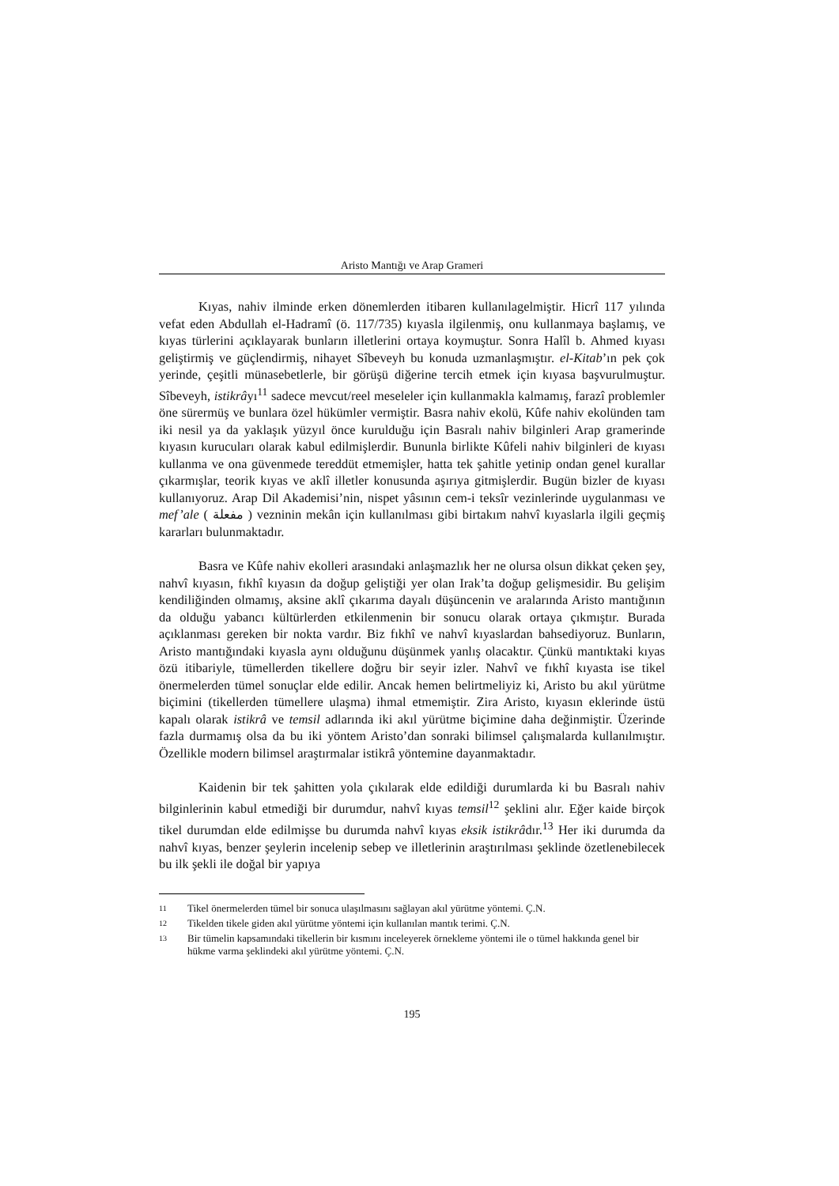Aristo Mantığı ve Arap Grameri
Kıyas, nahiv ilminde erken dönemlerden itibaren kullanılagelmiştir. Hicrî 117 yılında vefat eden Abdullah el-Hadramî (ö. 117/735) kıyasla ilgilenmiş, onu kullanmaya başlamış, ve kıyas türlerini açıklayarak bunların illetlerini ortaya koymuştur. Sonra Halîl b. Ahmed kıyası geliştirmiş ve güçlendirmiş, nihayet Sîbeveyh bu konuda uzmanlaşmıştır. el-Kitab’ın pek çok yerinde, çeşitli münasebetlerle, bir görüşü diğerine tercih etmek için kıyasa başvurulmuştur. Sîbeveyh, istikrâyı<sup>11</sup> sadece mevcut/reel meseleler için kullanmakla kalmamış, farazî problemler öne sürermüş ve bunlara özel hükümler vermiştir. Basra nahiv ekolü, Kûfe nahiv ekolünden tam iki nesil ya da yaklaşık yüzyıl önce kurulduğu için Basralı nahiv bilginleri Arap gramerinde kıyasın kurucuları olarak kabul edilmişlerdir. Bununla birlikte Kûfeli nahiv bilginleri de kıyası kullanma ve ona güvenmede tereddüt etmemişler, hatta tek şahitle yetinip ondan genel kurallar çıkarmışlar, teorik kıyas ve aklî illetler konusunda aşırıya gitmişlerdir. Bugün bizler de kıyası kullanıyoruz. Arap Dil Akademisi’nin, nispet yâsının cem-i teksîr vezinlerinde uygulanması ve mef’ale ( مفعلة ) vezninin mekân için kullanılması gibi birtakım nahvî kıyaslarla ilgili geçmiş kararları bulunmaktadır.
Basra ve Kûfe nahiv ekolleri arasındaki anlaşmazlık her ne olursa olsun dikkat çeken şey, nahvî kıyasın, fıkhî kıyasın da doğup geliştiği yer olan Irak’ta doğup gelişmesidir. Bu gelişim kendiliğinden olmamış, aksine aklî çıkarıma dayalı düşüncenin ve aralarında Aristo mantığının da olduğu yabancı kültürlerden etkilenmenin bir sonucu olarak ortaya çıkmıştır. Burada açıklanması gereken bir nokta vardır. Biz fıkhî ve nahvî kıyaslardan bahsediyoruz. Bunların, Aristo mantığındaki kıyasla aynı olduğunu düşünmek yanlış olacaktır. Çünkü mantıktaki kıyas özü itibariyle, tümellerden tikellere doğru bir seyir izler. Nahvî ve fıkhî kıyasta ise tikel önermelerden tümel sonuçlar elde edilir. Ancak hemen belirtmeliyiz ki, Aristo bu akıl yürütme biçimini (tikellerden tümellere ulaşma) ihmal etmemiştir. Zira Aristo, kıyasın eklerinde üstü kapalı olarak istikrâ ve temsil adlarında iki akıl yürütme biçimine daha değinmiştir. Üzerinde fazla durmamış olsa da bu iki yöntem Aristo’dan sonraki bilimsel çalışmalarda kullanılmıştır. Özellikle modern bilimsel araştırmalar istikrâ yöntemine dayanmaktadır.
Kaidenin bir tek şahitten yola çıkılarak elde edildiği durumlarda ki bu Basralı nahiv bilginlerinin kabul etmediği bir durumdur, nahvî kıyas temsil<sup>12</sup> şeklini alır. Eğer kaide birçok tikel durumdan elde edilmişse bu durumda nahvî kıyas eksik istikrâdır.<sup>13</sup> Her iki durumda da nahvî kıyas, benzer şeylerin incelenip sebep ve illetlerinin araştırılması şeklinde özetlenebilecek bu ilk şekli ile doğal bir yapıya
11 Tikel önermelerden tümel bir sonuca ulaşılmasını sağlayan akıl yürütme yöntemi. Ç.N.
12 Tikelden tikele giden akıl yürütme yöntemi için kullanılan mantık terimi. Ç.N.
13 Bir tümelin kapsamındaki tikellerin bir kısmını inceleyerek örnekleme yöntemi ile o tümel hakkında genel bir hükme varma şeklindeki akıl yürütme yöntemi. Ç.N.
195